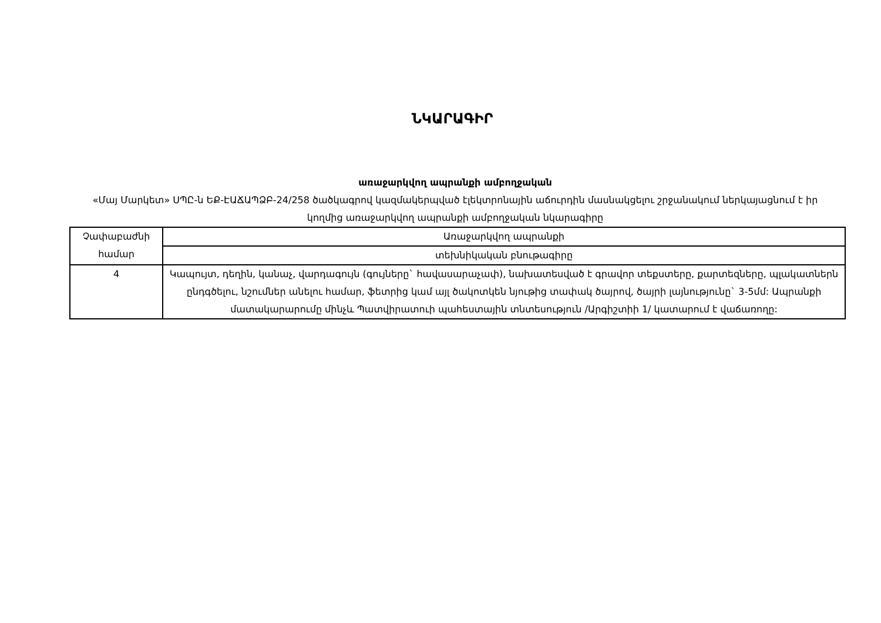ՆԿԱՐԱԳԻՐ
առաջարկվող ապրանքի ամբողջական
«Մայ Մարկետ» ՍՊԸ-ն ԵՔ-ԷԱՃԱՊՁԲ-24/258 ծածկագրով կազմակերպված էլեկտրոնային աճուրդին մասնակցելու շրջանակում ներկայացնում է իր կողմից առաջարկվող ապրանքի ամբողջական նկարագիրը
| Չափաբաժնի համար | Առաջարկվող ապրանքի |
| | տեխնիկական բնութագիրը |
| 4 | Կապույտ, դեղին, կանաչ, վարդագույն (գույները` հավասարաչափ), նախատեսված է գրավոր տեքստերը, քարտեզները, պլակատներն ընդգծելու, նշումներ անելու համար, ֆետրից կամ այլ ծակոտկեն նյութից տափակ ծայրով, ծայրի լայնությունը` 3-5մմ: Ապրանքի մատակարարումը մինչև Պատվիրատուի պահեստային տնտեսություն /Արգիշտիի 1/ կատարում է վաճառողը: |